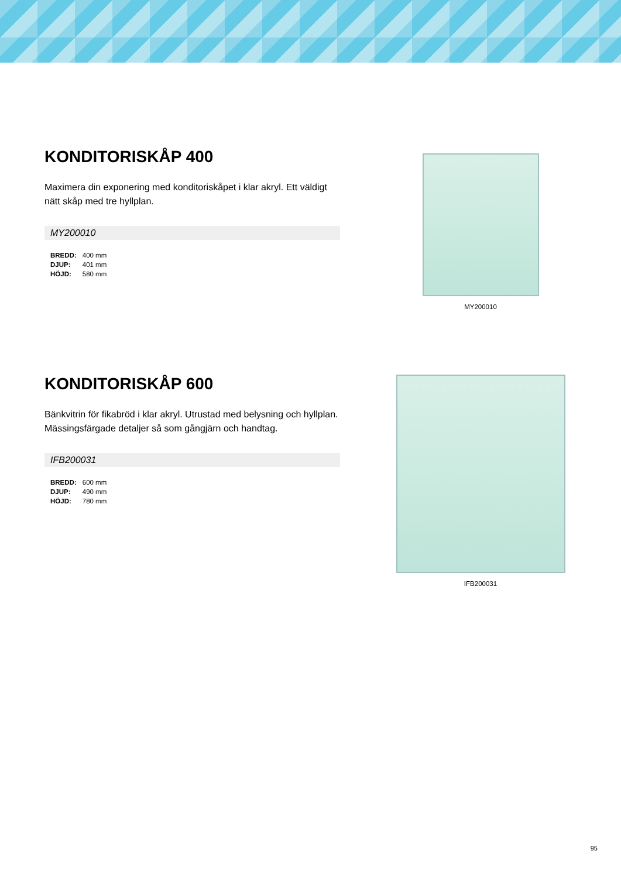KONDITORISKÅP 400
Maximera din exponering med konditoriskåpet i klar akryl. Ett väldigt nätt skåp med tre hyllplan.
MY200010
| BREDD: | 400 mm |
| DJUP: | 401 mm |
| HÖJD: | 580 mm |
MY200010
KONDITORISKÅP 600
Bänkvitrin för fikabröd i klar akryl. Utrustad med belysning och hyllplan. Mässingsfärgade detaljer så som gångjärn och handtag.
IFB200031
| BREDD: | 600 mm |
| DJUP: | 490 mm |
| HÖJD: | 780 mm |
IFB200031
95